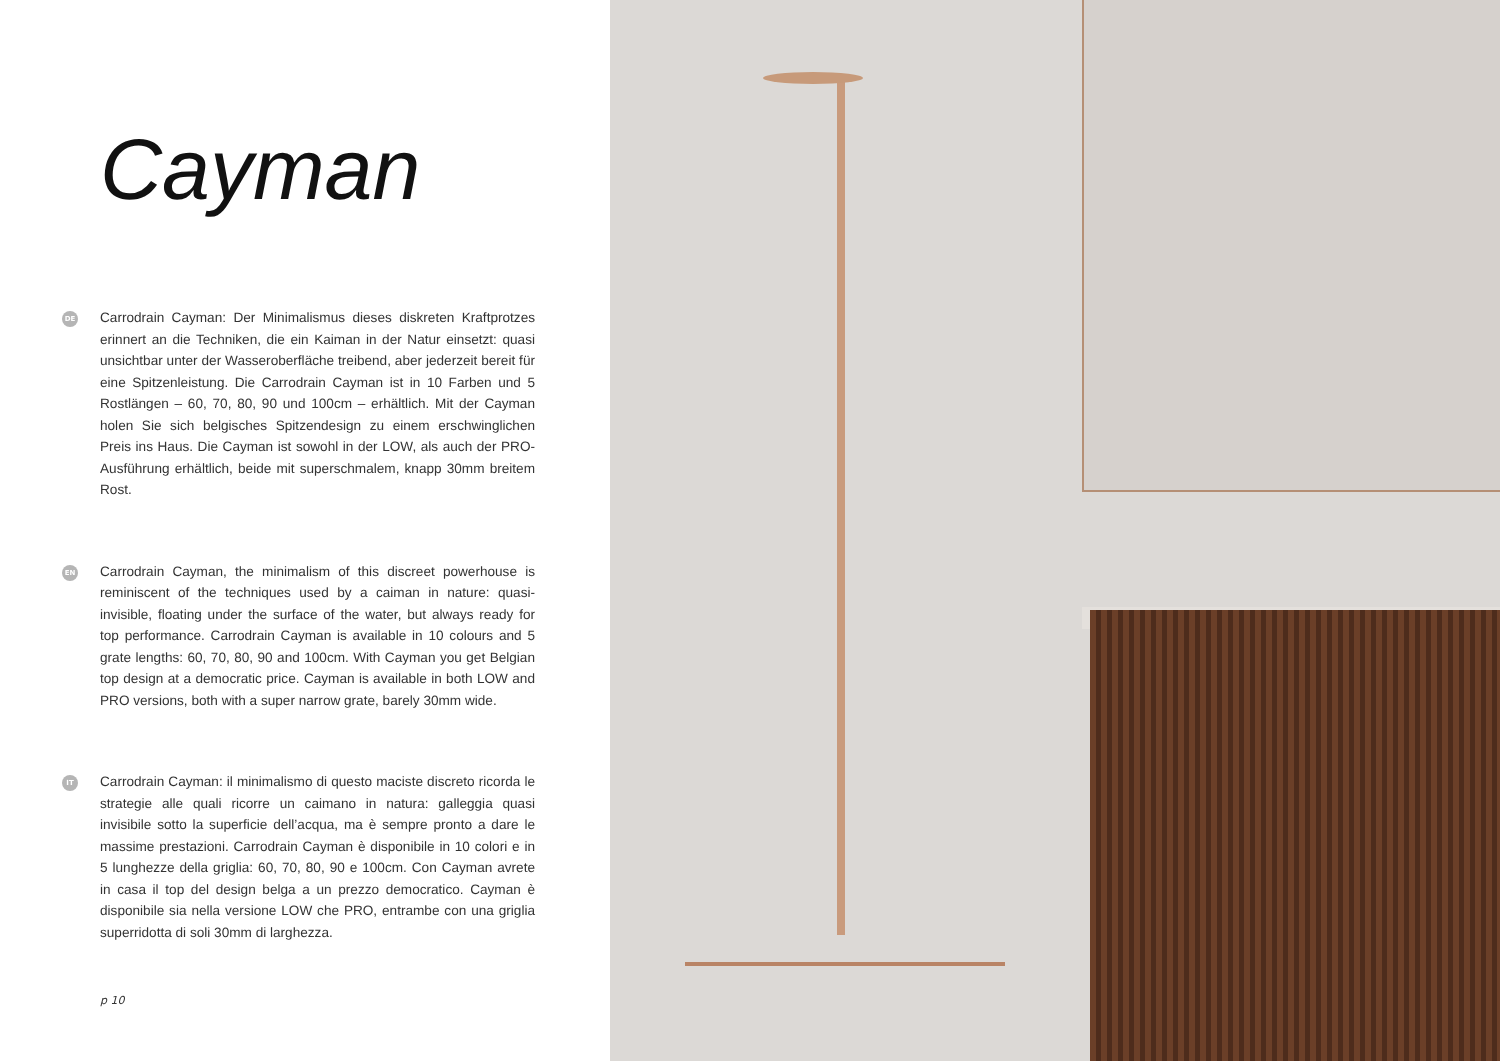Cayman
DE
Carrodrain Cayman: Der Minimalismus dieses diskreten Kraftprotzes erinnert an die Techniken, die ein Kaiman in der Natur einsetzt: quasi unsichtbar unter der Wasseroberfläche treibend, aber jederzeit bereit für eine Spitzenleistung. Die Carrodrain Cayman ist in 10 Farben und 5 Rostlängen – 60, 70, 80, 90 und 100cm – erhältlich. Mit der Cayman holen Sie sich belgisches Spitzendesign zu einem erschwinglichen Preis ins Haus. Die Cayman ist sowohl in der LOW, als auch der PRO-Ausführung erhältlich, beide mit superschmalem, knapp 30mm breitem Rost.
EN
Carrodrain Cayman, the minimalism of this discreet powerhouse is reminiscent of the techniques used by a caiman in nature: quasi-invisible, floating under the surface of the water, but always ready for top performance. Carrodrain Cayman is available in 10 colours and 5 grate lengths: 60, 70, 80, 90 and 100cm. With Cayman you get Belgian top design at a democratic price. Cayman is available in both LOW and PRO versions, both with a super narrow grate, barely 30mm wide.
IT
Carrodrain Cayman: il minimalismo di questo maciste discreto ricorda le strategie alle quali ricorre un caimano in natura: galleggia quasi invisibile sotto la superficie dell’acqua, ma è sempre pronto a dare le massime prestazioni. Carrodrain Cayman è disponibile in 10 colori e in 5 lunghezze della griglia: 60, 70, 80, 90 e 100cm. Con Cayman avrete in casa il top del design belga a un prezzo democratico. Cayman è disponibile sia nella versione LOW che PRO, entrambe con una griglia superridotta di soli 30mm di larghezza.
p 10